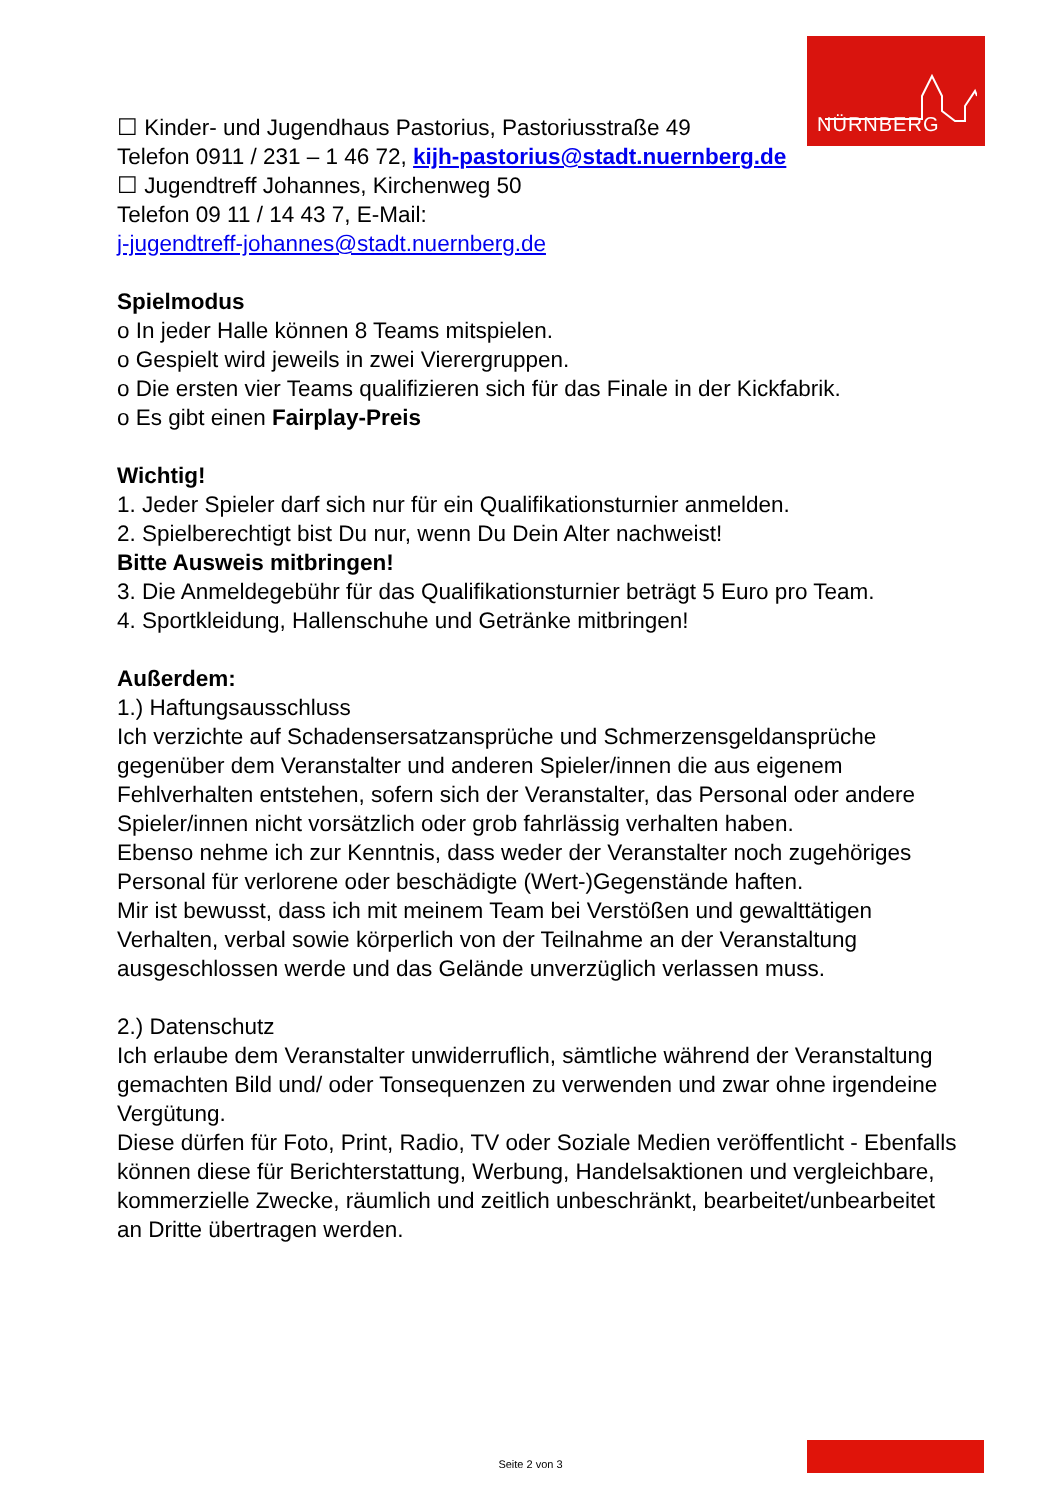NÜRNBERG
☐ Kinder- und Jugendhaus Pastorius, Pastoriusstraße 49
Telefon 0911 / 231 – 1 46 72, kijh-pastorius@stadt.nuernberg.de
☐ Jugendtreff Johannes, Kirchenweg 50
Telefon 09 11 / 14 43 7, E-Mail:
j-jugendtreff-johannes@stadt.nuernberg.de
Spielmodus
o In jeder Halle können 8 Teams mitspielen.
o Gespielt wird jeweils in zwei Vierergruppen.
o Die ersten vier Teams qualifizieren sich für das Finale in der Kickfabrik.
o Es gibt einen Fairplay-Preis
Wichtig!
1. Jeder Spieler darf sich nur für ein Qualifikationsturnier anmelden.
2. Spielberechtigt bist Du nur, wenn Du Dein Alter nachweist!
Bitte Ausweis mitbringen!
3. Die Anmeldegebühr für das Qualifikationsturnier beträgt 5 Euro pro Team.
4. Sportkleidung, Hallenschuhe und Getränke mitbringen!
Außerdem:
1.) Haftungsausschluss
Ich verzichte auf Schadensersatzansprüche und Schmerzensgeldansprüche gegenüber dem Veranstalter und anderen Spieler/innen die aus eigenem Fehlverhalten entstehen, sofern sich der Veranstalter, das Personal oder andere Spieler/innen nicht vorsätzlich oder grob fahrlässig verhalten haben.
Ebenso nehme ich zur Kenntnis, dass weder der Veranstalter noch zugehöriges Personal für verlorene oder beschädigte (Wert-)Gegenstände haften.
Mir ist bewusst, dass ich mit meinem Team bei Verstößen und gewalttätigen Verhalten, verbal sowie körperlich von der Teilnahme an der Veranstaltung ausgeschlossen werde und das Gelände unverzüglich verlassen muss.
2.) Datenschutz
Ich erlaube dem Veranstalter unwiderruflich, sämtliche während der Veranstaltung gemachten Bild und/ oder Tonsequenzen zu verwenden und zwar ohne irgendeine Vergütung.
Diese dürfen für Foto, Print, Radio, TV oder Soziale Medien veröffentlicht - Ebenfalls können diese für Berichterstattung, Werbung, Handelsaktionen und vergleichbare, kommerzielle Zwecke, räumlich und zeitlich unbeschränkt, bearbeitet/unbearbeitet an Dritte übertragen werden.
Seite 2 von 3